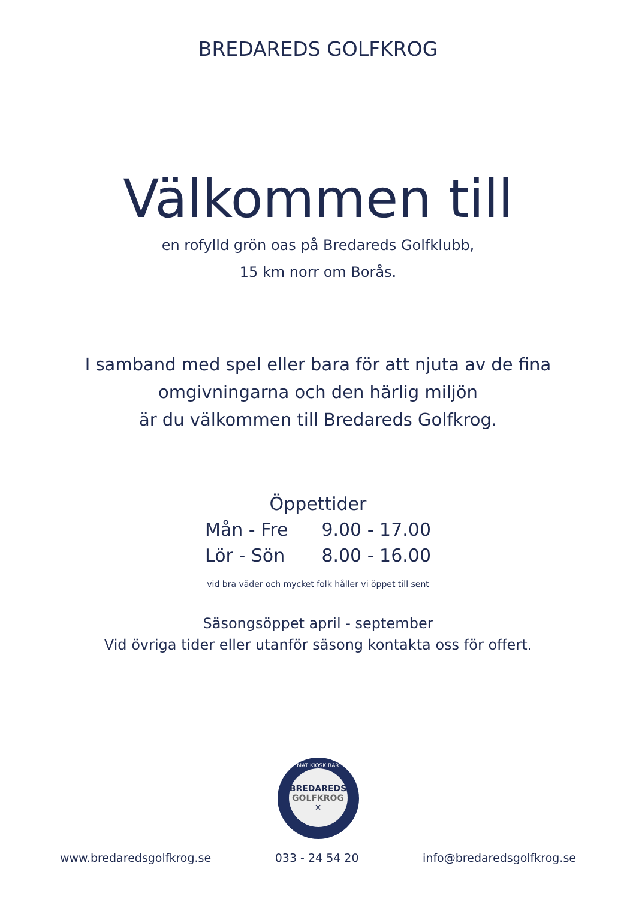BREDAREDS GOLFKROG
Välkommen till
en rofylld grön oas på Bredareds Golfklubb,
15 km norr om Borås.
I samband med spel eller bara för att njuta av de fina
omgivningarna och den härlig miljön
är du välkommen till Bredareds Golfkrog.
Öppettider
| Mån - Fre | 9.00 - 17.00 |
| Lör - Sön | 8.00 - 16.00 |
vid bra väder och mycket folk håller vi öppet till sent
Säsongsöppet april - september
Vid övriga tider eller utanför säsong kontakta oss för offert.
MAT KIOSK BAR
BREDAREDS
GOLFKROG
✕
www.bredaredsgolfkrog.se 033 - 24 54 20 info@bredaredsgolfkrog.se